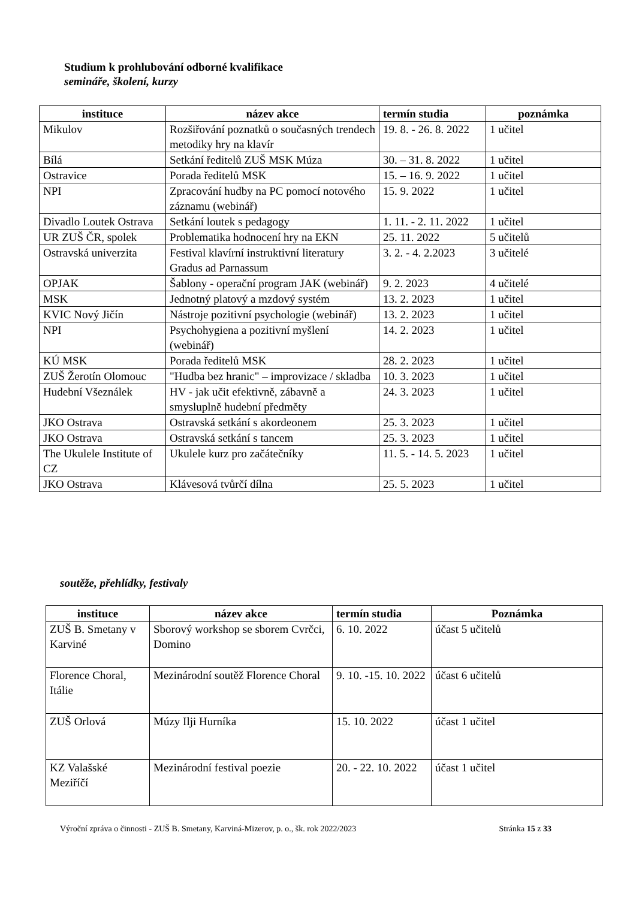Studium k prohlubování odborné kvalifikace
semináře, školení, kurzy
| instituce | název akce | termín studia | poznámka |
| --- | --- | --- | --- |
| Mikulov | Rozšiřování poznatků o současných trendech metodiky hry na klavír | 19. 8. - 26. 8. 2022 | 1 učitel |
| Bílá | Setkání ředitelů ZUŠ MSK Múza | 30. – 31. 8. 2022 | 1 učitel |
| Ostravice | Porada ředitelů MSK | 15. – 16. 9. 2022 | 1 učitel |
| NPI | Zpracování hudby na PC pomocí notového záznamu (webinář) | 15. 9. 2022 | 1 učitel |
| Divadlo Loutek Ostrava | Setkání loutek s pedagogy | 1. 11. - 2. 11. 2022 | 1 učitel |
| UR ZUŠ ČR, spolek | Problematika hodnocení hry na EKN | 25. 11. 2022 | 5 učitelů |
| Ostravská univerzita | Festival klavírní instruktivní literatury Gradus ad Parnassum | 3. 2. - 4. 2.2023 | 3 učitelé |
| OPJAK | Šablony - operační program JAK (webinář) | 9. 2. 2023 | 4 učitelé |
| MSK | Jednotný platový a mzdový systém | 13. 2. 2023 | 1 učitel |
| KVIC Nový Jičín | Nástroje pozitivní psychologie (webinář) | 13. 2. 2023 | 1 učitel |
| NPI | Psychohygiena a pozitivní myšlení (webinář) | 14. 2. 2023 | 1 učitel |
| KÚ MSK | Porada ředitelů MSK | 28. 2. 2023 | 1 učitel |
| ZUŠ Žerotín Olomouc | "Hudba bez hranic" – improvizace / skladba | 10. 3. 2023 | 1 učitel |
| Hudební Všeználek | HV - jak učit efektivně, zábavně a smysluplně hudební předměty | 24. 3. 2023 | 1 učitel |
| JKO Ostrava | Ostravská setkání s akordeonem | 25. 3. 2023 | 1 učitel |
| JKO Ostrava | Ostravská setkání s tancem | 25. 3. 2023 | 1 učitel |
| The Ukulele Institute of CZ | Ukulele kurz pro začátečníky | 11. 5. - 14. 5. 2023 | 1 učitel |
| JKO Ostrava | Klávesová tvůrčí dílna | 25. 5. 2023 | 1 učitel |
soutěže, přehlídky, festivaly
| instituce | název akce | termín studia | Poznámka |
| --- | --- | --- | --- |
| ZUŠ B. Smetany v Karviné | Sborový workshop se sborem Cvrčci, Domino | 6. 10. 2022 | účast 5 učitelů |
| Florence Choral, Itálie | Mezinárodní soutěž Florence Choral | 9. 10. -15. 10. 2022 | účast 6 učitelů |
| ZUŠ Orlová | Múzy Ilji Hurníka | 15. 10. 2022 | účast 1 učitel |
| KZ Valašské Meziříčí | Mezinárodní festival poezie | 20. - 22. 10. 2022 | účast 1 učitel |
Výroční zpráva o činnosti - ZUŠ B. Smetany, Karviná-Mizerov, p. o., šk. rok 2022/2023 Stránka 15 z 33